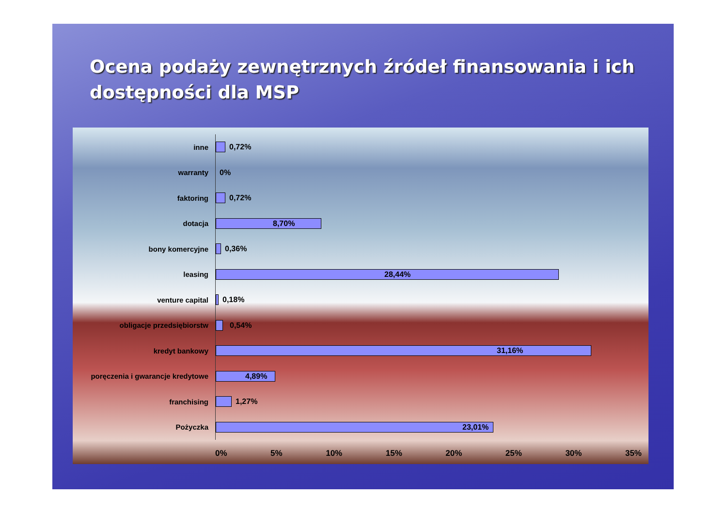Ocena podaży zewnętrznych źródeł finansowania i ich dostępności dla MSP
inne
0,72%
warranty
0%
faktoring
0,72%
dotacja
8,70%
bony komercyjne
0,36%
leasing
28,44%
venture capital
0,18%
obligacje przedsiębiorstw
0,54%
kredyt bankowy
31,16%
poręczenia i gwarancje kredytowe
4,89%
franchising
1,27%
Pożyczka
23,01%
0% 5% 10% 15% 20% 25% 30% 35%